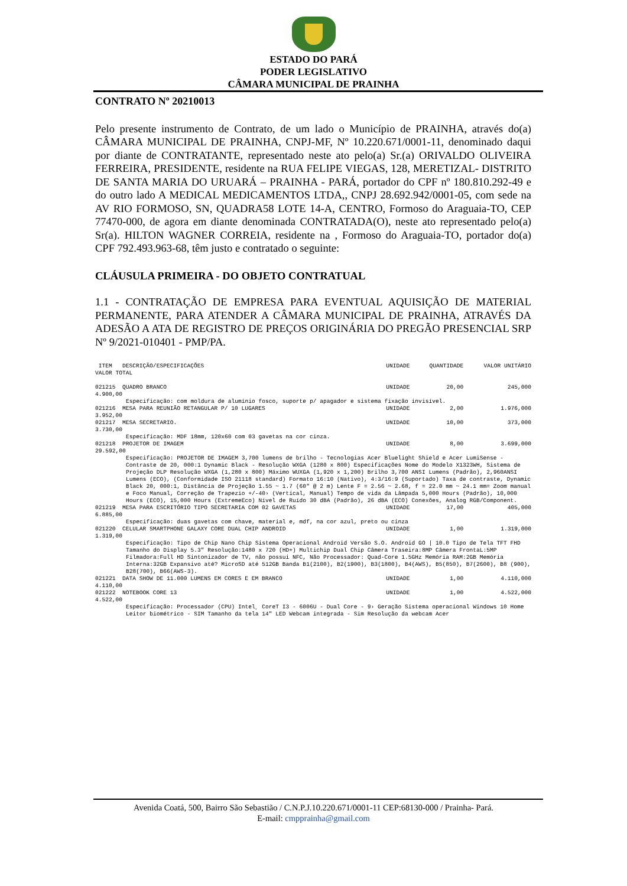ESTADO DO PARÁ
PODER LEGISLATIVO
CÂMARA MUNICIPAL DE PRAINHA
CONTRATO Nº 20210013
Pelo presente instrumento de Contrato, de um lado o Município de PRAINHA, através do(a) CÂMARA MUNICIPAL DE PRAINHA, CNPJ-MF, Nº 10.220.671/0001-11, denominado daqui por diante de CONTRATANTE, representado neste ato pelo(a) Sr.(a) ORIVALDO OLIVEIRA FERREIRA, PRESIDENTE, residente na RUA FELIPE VIEGAS, 128, MERETIZAL- DISTRITO DE SANTA MARIA DO URUARÁ – PRAINHA - PARÁ, portador do CPF nº 180.810.292-49 e do outro lado A MEDICAL MEDICAMENTOS LTDA,, CNPJ 28.692.942/0001-05, com sede na AV RIO FORMOSO, SN, QUADRA58 LOTE 14-A, CENTRO, Formoso do Araguaia-TO, CEP 77470-000, de agora em diante denominada CONTRATADA(O), neste ato representado pelo(a) Sr(a). HILTON WAGNER CORREIA, residente na , Formoso do Araguaia-TO, portador do(a) CPF 792.493.963-68, têm justo e contratado o seguinte:
CLÁUSULA PRIMEIRA - DO OBJETO CONTRATUAL
1.1 - CONTRATAÇÃO DE EMPRESA PARA EVENTUAL AQUISIÇÃO DE MATERIAL PERMANENTE, PARA ATENDER A CÂMARA MUNICIPAL DE PRAINHA, ATRAVÉS DA ADESÃO A ATA DE REGISTRO DE PREÇOS ORIGINÁRIA DO PREGÃO PRESENCIAL SRP Nº 9/2021-010401 - PMP/PA.
| ITEM DESCRIÇÃO/ESPECIFICAÇÕES | UNIDADE | QUANTIDADE | VALOR UNITÁRIO |
| --- | --- | --- | --- |
| VALOR TOTAL | | | |
| 021215 QUADRO BRANCO | UNIDADE | 20,00 | 245,000 |
| 4.900,00 | | | |
| Especificação: com moldura de alumínio fosco, suporte p/ apagador e sistema fixação invisível. | | | |
| 021216 MESA PARA REUNIÃO RETANGULAR P/ 10 LUGARES | UNIDADE | 2,00 | 1.976,000 |
| 3.952,00 | | | |
| 021217 MESA SECRETARIO. | UNIDADE | 10,00 | 373,000 |
| 3.730,00 | | | |
| Especificação: MDF 18mm, 120x60 com 03 gavetas na cor cinza. | | | |
| 021218 PROJETOR DE IMAGEM | UNIDADE | 8,00 | 3.699,000 |
| 29.592,00 | | | |
| Especificação: PROJETOR DE IMAGEM 3,700 lumens de brilho - Tecnologias Acer Bluelight Shield e Acer LumiSense - Contraste de 20, 000:1 Dynamic Black - Resolução WXGA (1280 x 800) Especificações Nome do Modelo X1323WH, Sistema de Projeção DLP Resolução WXGA (1,280 x 800) Máximo WUXGA (1,920 x 1,200) Brilho 3,700 ANSI Lumens (Padrão), 2,960ANSI Lumens (ECO), (Conformidade ISO 21118 standard) Formato 16:10 (Nativo), 4:3/16:9 (Suportado) Taxa de contraste, Dynamic Black 20, 000:1, Distância de Projeção 1.55 ~ 1.7 (60" @ 2 m) Lente F = 2.56 ~ 2.68, f = 22.0 mm ~ 24.1 mm= Zoom manual e Foco Manual, Correção de Trapezio +/-40› (Vertical, Manual) Tempo de vida da Lâmpada 5,000 Hours (Padrão), 10,000 Hours (ECO), 15,000 Hours (ExtremeEco) Nível de Ruído 30 dBA (Padrão), 26 dBA (ECO) Conexões, Analog RGB/Component. | | | |
| 021219 MESA PARA ESCRITÓRIO TIPO SECRETARIA COM 02 GAVETAS | UNIDADE | 17,00 | 405,000 |
| 6.885,00 | | | |
| Especificação: duas gavetas com chave, material e, mdf, na cor azul, preto ou cinza | | | |
| 021220 CELULAR SMARTPHONE GALAXY CORE DUAL CHIP ANDROID | UNIDADE | 1,00 | 1.319,000 |
| 1.319,00 | | | |
| Especificação: Tipo de Chip Nano Chip Sistema Operacional Android Versão S.O. Android GO / 10.0 Tipo de Tela TFT FHD Tamanho do Display 5.3" Resolução:1480 x 720 (HD+) Multichip Dual Chip Câmera Traseira:8MP Câmera FrontaL:5MP Filmadora:Full HD Sintonizador de TV, não possui NFC, Não Processador: Quad-Core 1.5GHz Memória RAM:2GB Memória Interna:32GB Expansivo até? MicroSD até 512GB Banda B1(2100), B2(1900), B3(1800), B4(AWS), B5(850), B7(2600), B8 (900), B28(700), B66(AWS-3). | | | |
| 021221 DATA SHOW DE 11.000 LUMENS EM CORES E EM BRANCO | UNIDADE | 1,00 | 4.110,000 |
| 4.110,00 | | | |
| 021222 NOTEBOOK CORE 13 | UNIDADE | 1,00 | 4.522,000 |
| 4.522,00 | | | |
| Especificação: Processador (CPU) Intel¸ CoreT I3 - 6006U - Dual Core - 9› Geração Sistema operacional Windows 10 Home Leitor biométrico - SIM Tamanho da tela 14" LED Webcam integrada - Sim Resolução da webcam Acer | | | |
Avenida Coatá, 500, Bairro São Sebastião / C.N.P.J.10.220.671/0001-11 CEP:68130-000 / Prainha- Pará.
E-mail: cmpprainha@gmail.com